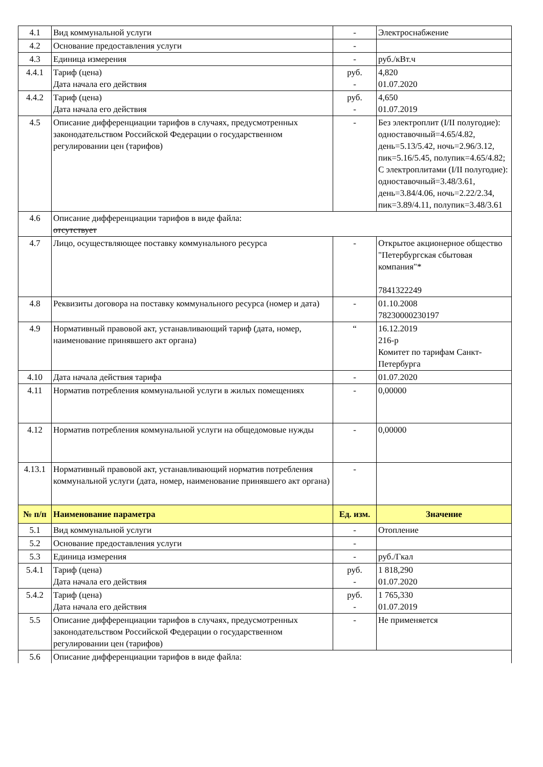| 4.1 | Вид коммунальной услуги | - | Электроснабжение |
| 4.2 | Основание предоставления услуги | - | |
| 4.3 | Единица измерения | - | руб./кВт.ч |
| 4.4.1 | Тариф (цена) Дата начала его действия | руб. - | 4,820 01.07.2020 |
| 4.4.2 | Тариф (цена) Дата начала его действия | руб. - | 4,650 01.07.2019 |
| 4.5 | Описание дифференциации тарифов в случаях, предусмотренных законодательством Российской Федерации о государственном регулировании цен (тарифов) | - | Без электроплит (I/II полугодие): одноставочный=4.65/4.82, день=5.13/5.42, ночь=2.96/3.12, пик=5.16/5.45, полупик=4.65/4.82; С электроплитами (I/II полугодие): одноставочный=3.48/3.61, день=3.84/4.06, ночь=2.22/2.34, пик=3.89/4.11, полупик=3.48/3.61 |
| 4.6 | Описание дифференциации тарифов в виде файла: отсутствует | | |
| 4.7 | Лицо, осуществляющее поставку коммунального ресурса | - | Открытое акционерное общество "Петербургская сбытовая компания"* 7841322249 |
| 4.8 | Реквизиты договора на поставку коммунального ресурса (номер и дата) | - | 01.10.2008 78230000230197 |
| 4.9 | Нормативный правовой акт, устанавливающий тариф (дата, номер, наименование принявшего акт органа) | “ | 16.12.2019 216-р Комитет по тарифам Санкт-Петербурга |
| 4.10 | Дата начала действия тарифа | - | 01.07.2020 |
| 4.11 | Норматив потребления коммунальной услуги в жилых помещениях | - | 0,00000 |
| 4.12 | Норматив потребления коммунальной услуги на общедомовые нужды | - | 0,00000 |
| 4.13.1 | Нормативный правовой акт, устанавливающий норматив потребления коммунальной услуги (дата, номер, наименование принявшего акт органа) | - | |
| № п/п | Наименование параметра | Ед. изм. | Значение |
| 5.1 | Вид коммунальной услуги | - | Отопление |
| 5.2 | Основание предоставления услуги | - | |
| 5.3 | Единица измерения | - | руб./Гкал |
| 5.4.1 | Тариф (цена) Дата начала его действия | руб. - | 1 818,290 01.07.2020 |
| 5.4.2 | Тариф (цена) Дата начала его действия | руб. - | 1 765,330 01.07.2019 |
| 5.5 | Описание дифференциации тарифов в случаях, предусмотренных законодательством Российской Федерации о государственном регулировании цен (тарифов) | - | Не применяется |
| 5.6 | Описание дифференциации тарифов в виде файла: | | |